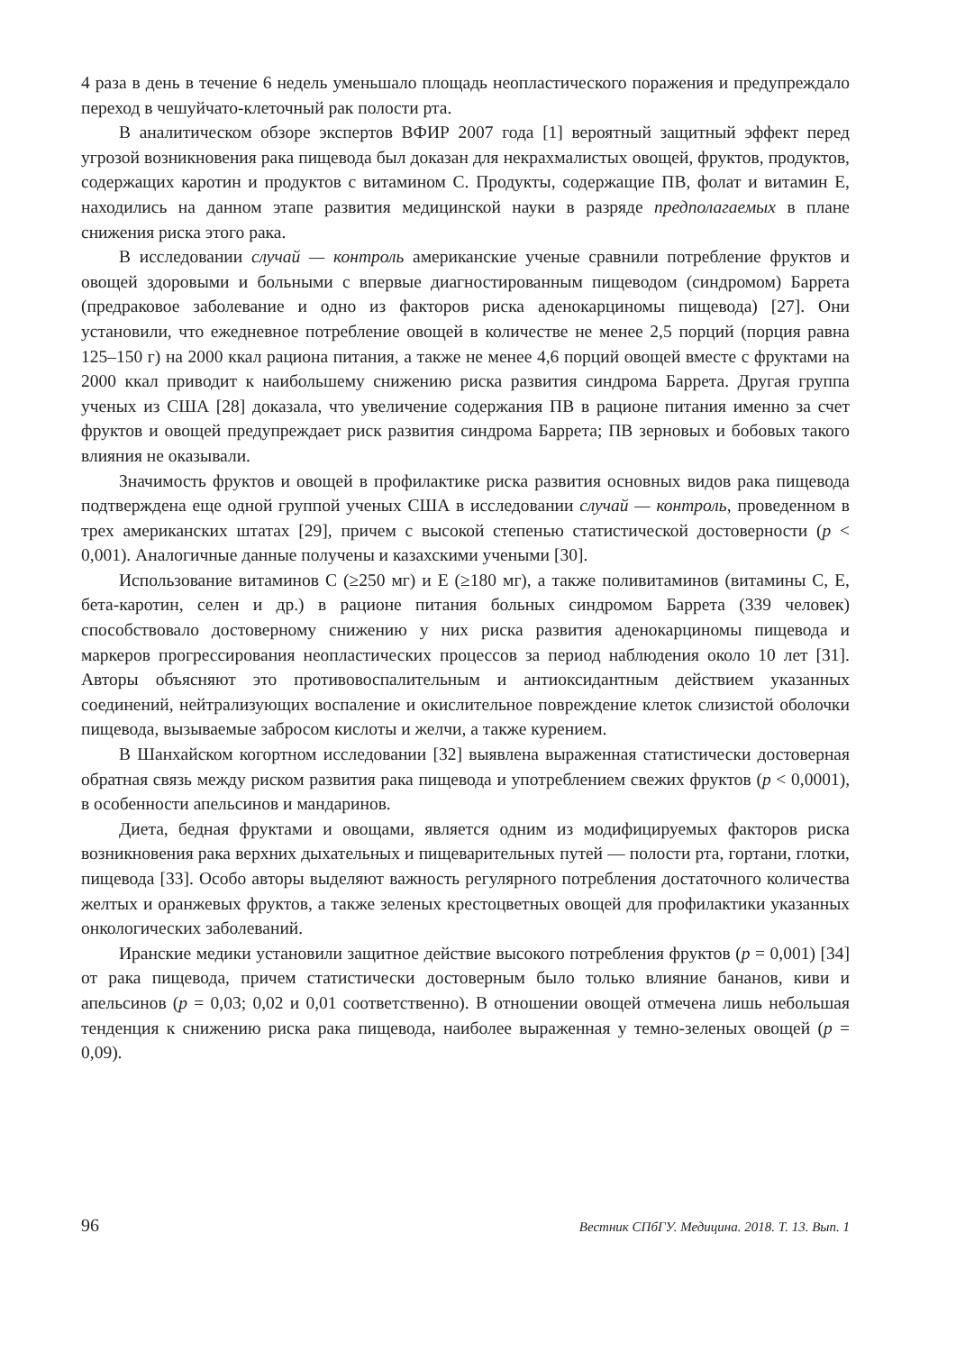4 раза в день в течение 6 недель уменьшало площадь неопластического поражения и предупреждало переход в чешуйчато-клеточный рак полости рта.
В аналитическом обзоре экспертов ВФИР 2007 года [1] вероятный защитный эффект перед угрозой возникновения рака пищевода был доказан для некрахмалистых овощей, фруктов, продуктов, содержащих каротин и продуктов с витамином C. Продукты, содержащие ПВ, фолат и витамин E, находились на данном этапе развития медицинской науки в разряде предполагаемых в плане снижения риска этого рака.
В исследовании случай — контроль американские ученые сравнили потребление фруктов и овощей здоровыми и больными с впервые диагностированным пищеводом (синдромом) Баррета (предраковое заболевание и одно из факторов риска аденокарциномы пищевода) [27]. Они установили, что ежедневное потребление овощей в количестве не менее 2,5 порций (порция равна 125–150 г) на 2000 ккал рациона питания, а также не менее 4,6 порций овощей вместе с фруктами на 2000 ккал приводит к наибольшему снижению риска развития синдрома Баррета. Другая группа ученых из США [28] доказала, что увеличение содержания ПВ в рационе питания именно за счет фруктов и овощей предупреждает риск развития синдрома Баррета; ПВ зерновых и бобовых такого влияния не оказывали.
Значимость фруктов и овощей в профилактике риска развития основных видов рака пищевода подтверждена еще одной группой ученых США в исследовании случай — контроль, проведенном в трех американских штатах [29], причем с высокой степенью статистической достоверности (p < 0,001). Аналогичные данные получены и казахскими учеными [30].
Использование витаминов C (≥250 мг) и E (≥180 мг), а также поливитаминов (витамины C, E, бета-каротин, селен и др.) в рационе питания больных синдромом Баррета (339 человек) способствовало достоверному снижению у них риска развития аденокарциномы пищевода и маркеров прогрессирования неопластических процессов за период наблюдения около 10 лет [31]. Авторы объясняют это противовоспалительным и антиоксидантным действием указанных соединений, нейтрализующих воспаление и окислительное повреждение клеток слизистой оболочки пищевода, вызываемые забросом кислоты и желчи, а также курением.
В Шанхайском когортном исследовании [32] выявлена выраженная статистически достоверная обратная связь между риском развития рака пищевода и употреблением свежих фруктов (p < 0,0001), в особенности апельсинов и мандаринов.
Диета, бедная фруктами и овощами, является одним из модифицируемых факторов риска возникновения рака верхних дыхательных и пищеварительных путей — полости рта, гортани, глотки, пищевода [33]. Особо авторы выделяют важность регулярного потребления достаточного количества желтых и оранжевых фруктов, а также зеленых крестоцветных овощей для профилактики указанных онкологических заболеваний.
Иранские медики установили защитное действие высокого потребления фруктов (p = 0,001) [34] от рака пищевода, причем статистически достоверным было только влияние бананов, киви и апельсинов (p = 0,03; 0,02 и 0,01 соответственно). В отношении овощей отмечена лишь небольшая тенденция к снижению риска рака пищевода, наиболее выраженная у темно-зеленых овощей (p = 0,09).
96 Вестник СПбГУ. Медицина. 2018. Т. 13. Вып. 1